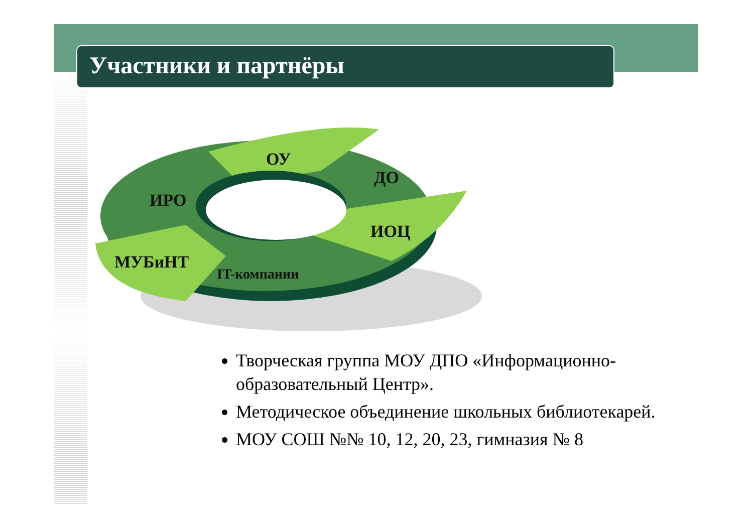Участники и партнёры
ОУ
ДО
ИРО
ИОЦ
МУБиНТ
IT-компании
Творческая группа МОУ ДПО «Информационно-образовательный Центр».
Методическое объединение школьных библиотекарей.
МОУ СОШ №№ 10, 12, 20, 23, гимназия № 8